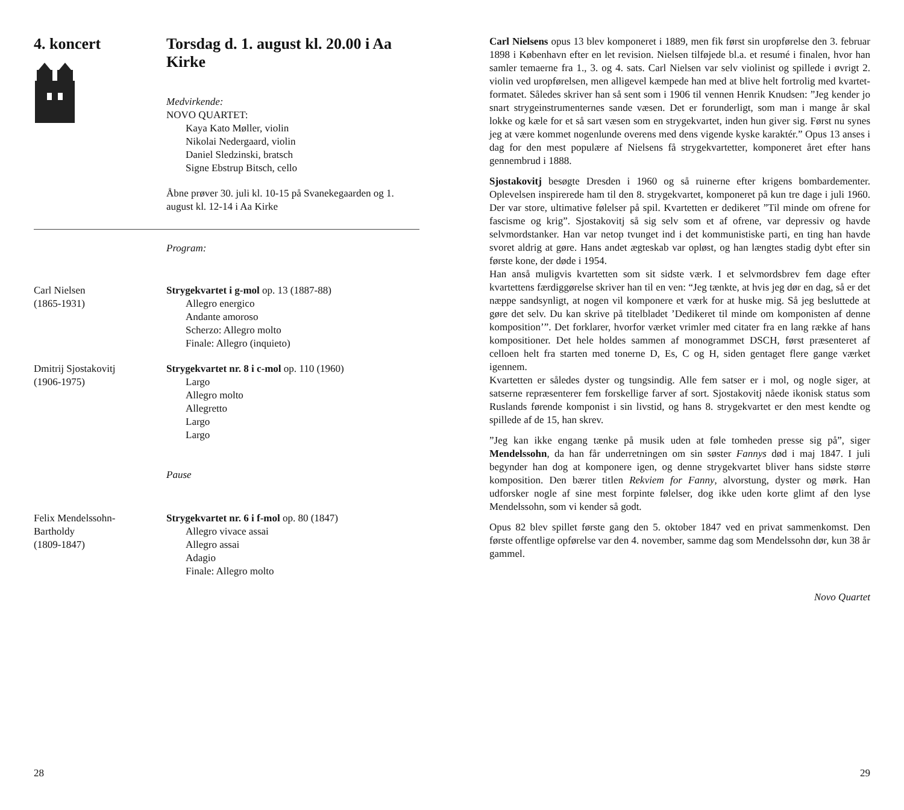4. koncert Torsdag d. 1. august kl. 20.00 i Aa Kirke
Medvirkende:
NOVO QUARTET:
Kaya Kato Møller, violin
Nikolai Nedergaard, violin
Daniel Sledzinski, bratsch
Signe Ebstrup Bitsch, cello
Åbne prøver 30. juli kl. 10-15 på Svanekegaarden og 1. august kl. 12-14 i Aa Kirke
Program:
Carl Nielsen
(1865-1931)
Strygekvartet i g-mol op. 13 (1887-88)
Allegro energico
Andante amoroso
Scherzo: Allegro molto
Finale: Allegro (inquieto)
Dmitrij Sjostakovitj
(1906-1975)
Strygekvartet nr. 8 i c-mol op. 110 (1960)
Largo
Allegro molto
Allegretto
Largo
Largo
Pause
Felix Mendelssohn-
Bartholdy
(1809-1847)
Strygekvartet nr. 6 i f-mol op. 80 (1847)
Allegro vivace assai
Allegro assai
Adagio
Finale: Allegro molto
28
Carl Nielsens opus 13 blev komponeret i 1889, men fik først sin uropførelse den 3. februar 1898 i København efter en let revision. Nielsen tilføjede bl.a. et resumé i finalen, hvor han samler temaerne fra 1., 3. og 4. sats. Carl Nielsen var selv violinist og spillede i øvrigt 2. violin ved uropførelsen, men alligevel kæmpede han med at blive helt fortrolig med kvartet-formatet. Således skriver han så sent som i 1906 til vennen Henrik Knudsen: ”Jeg kender jo snart strygeinstrumenternes sande væsen. Det er forunderligt, som man i mange år skal lokke og kæle for et så sart væsen som en strygekvartet, inden hun giver sig. Først nu synes jeg at være kommet nogenlunde overens med dens vigende kyske karaktér.” Opus 13 anses i dag for den mest populære af Nielsens få strygekvartetter, komponeret året efter hans gennembrud i 1888.
Sjostakovitj besøgte Dresden i 1960 og så ruinerne efter krigens bombardementer. Oplevelsen inspirerede ham til den 8. strygekvartet, komponeret på kun tre dage i juli 1960. Der var store, ultimative følelser på spil. Kvartetten er dedikeret ”Til minde om ofrene for fascisme og krig”. Sjostakovitj så sig selv som et af ofrene, var depressiv og havde selvmordstanker. Han var netop tvunget ind i det kommunistiske parti, en ting han havde svoret aldrig at gøre. Hans andet ægteskab var opløst, og han længtes stadig dybt efter sin første kone, der døde i 1954.
Han anså muligvis kvartetten som sit sidste værk. I et selvmordsbrev fem dage efter kvartettens færdiggørelse skriver han til en ven: “Jeg tænkte, at hvis jeg dør en dag, så er det næppe sandsynligt, at nogen vil komponere et værk for at huske mig. Så jeg besluttede at gøre det selv. Du kan skrive på titelbladet ’Dedikeret til minde om komponisten af denne komposition’”. Det forklarer, hvorfor værket vrimler med citater fra en lang række af hans kompositioner. Det hele holdes sammen af monogrammet DSCH, først præsenteret af celloen helt fra starten med tonerne D, Es, C og H, siden gentaget flere gange værket igennem.
Kvartetten er således dyster og tungsindig. Alle fem satser er i mol, og nogle siger, at satserne repræsenterer fem forskellige farver af sort. Sjostakovitj nåede ikonisk status som Ruslands førende komponist i sin livstid, og hans 8. strygekvartet er den mest kendte og spillede af de 15, han skrev.
”Jeg kan ikke engang tænke på musik uden at føle tomheden presse sig på”, siger Mendelssohn, da han får underretningen om sin søster Fannys død i maj 1847. I juli begynder han dog at komponere igen, og denne strygekvartet bliver hans sidste større komposition. Den bærer titlen Rekviem for Fanny, alvorstung, dyster og mørk. Han udforsker nogle af sine mest forpinte følelser, dog ikke uden korte glimt af den lyse Mendelssohn, som vi kender så godt.
Opus 82 blev spillet første gang den 5. oktober 1847 ved en privat sammenkomst. Den første offentlige opførelse var den 4. november, samme dag som Mendelssohn dør, kun 38 år gammel.
Novo Quartet
29